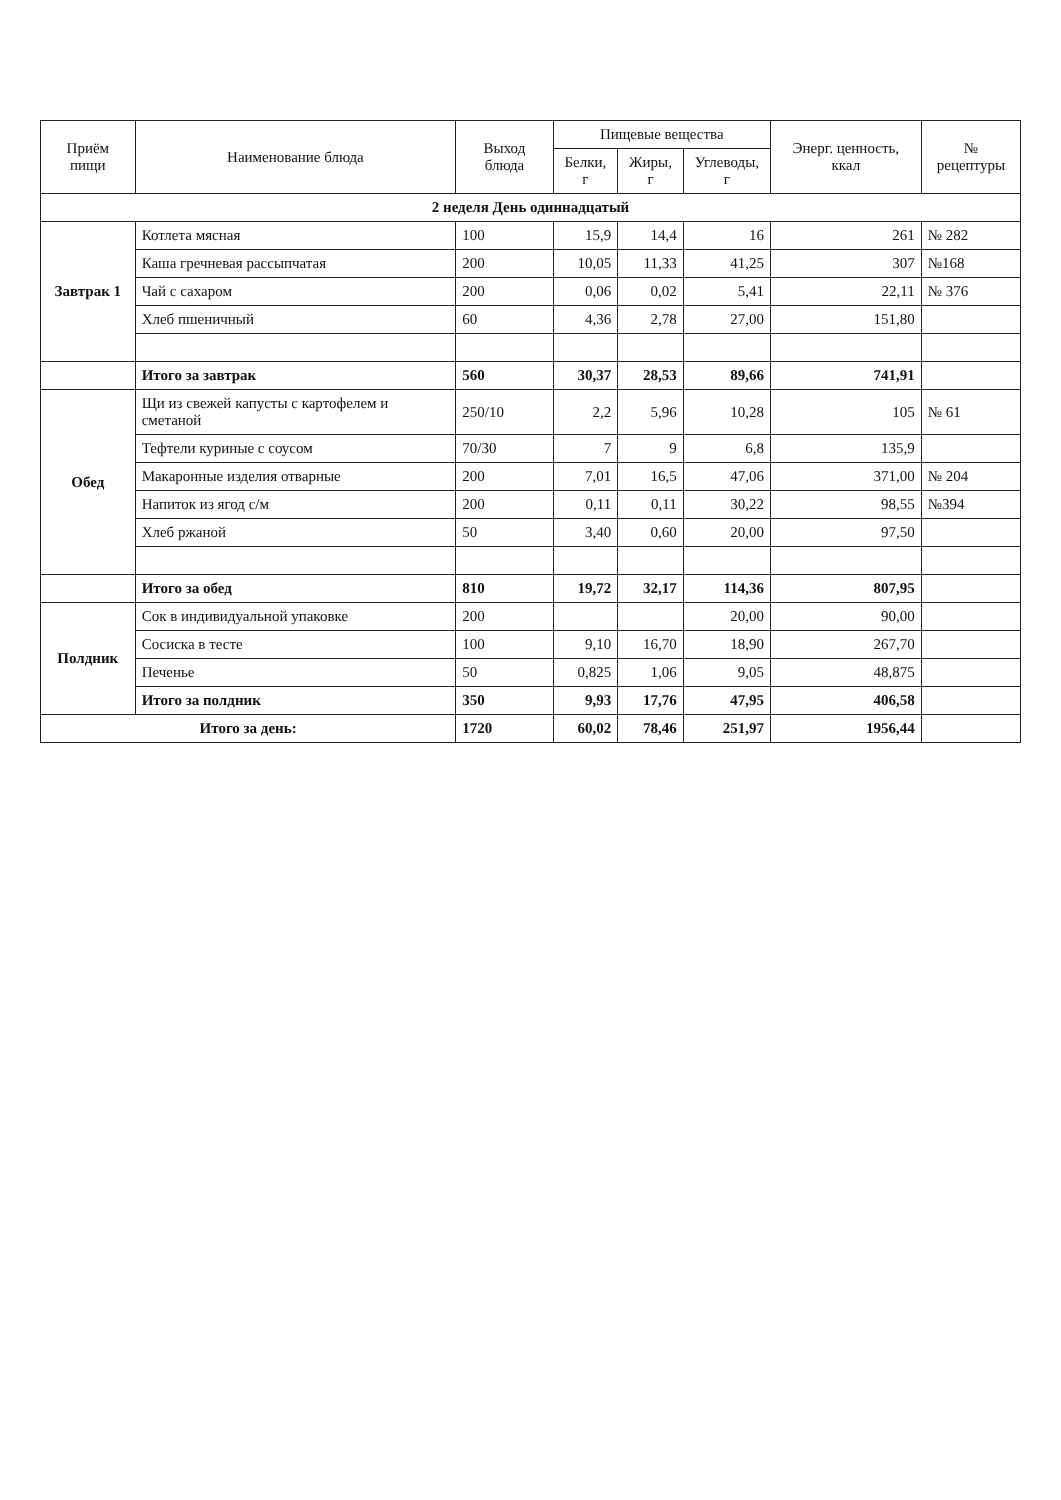| Приём пищи | Наименование блюда | Выход блюда | Пищевые вещества | | | Энерг. ценность, ккал | № рецептуры |
| --- | --- | --- | --- | --- | --- | --- | --- |
| | | | Белки, г | Жиры, г | Углеводы, г | | |
| 2 неделя День одиннадцатый | | | | | | | |
| Завтрак 1 | Котлета мясная | 100 | 15,9 | 14,4 | 16 | 261 | № 282 |
| | Каша гречневая рассыпчатая | 200 | 10,05 | 11,33 | 41,25 | 307 | №168 |
| | Чай с сахаром | 200 | 0,06 | 0,02 | 5,41 | 22,11 | № 376 |
| | Хлеб пшеничный | 60 | 4,36 | 2,78 | 27,00 | 151,80 | |
| | Итого за завтрак | 560 | 30,37 | 28,53 | 89,66 | 741,91 | |
| Обед | Щи из свежей капусты с картофелем и сметаной | 250/10 | 2,2 | 5,96 | 10,28 | 105 | № 61 |
| | Тефтели куриные с соусом | 70/30 | 7 | 9 | 6,8 | 135,9 | |
| | Макаронные изделия отварные | 200 | 7,01 | 16,5 | 47,06 | 371,00 | № 204 |
| | Напиток из ягод с/м | 200 | 0,11 | 0,11 | 30,22 | 98,55 | №394 |
| | Хлеб ржаной | 50 | 3,40 | 0,60 | 20,00 | 97,50 | |
| | Итого за обед | 810 | 19,72 | 32,17 | 114,36 | 807,95 | |
| Полдник | Сок в индивидуальной упаковке | 200 | | | 20,00 | 90,00 | |
| | Сосиска в тесте | 100 | 9,10 | 16,70 | 18,90 | 267,70 | |
| | Печенье | 50 | 0,825 | 1,06 | 9,05 | 48,875 | |
| | Итого за полдник | 350 | 9,93 | 17,76 | 47,95 | 406,58 | |
| Итого за день: | | 1720 | 60,02 | 78,46 | 251,97 | 1956,44 | |